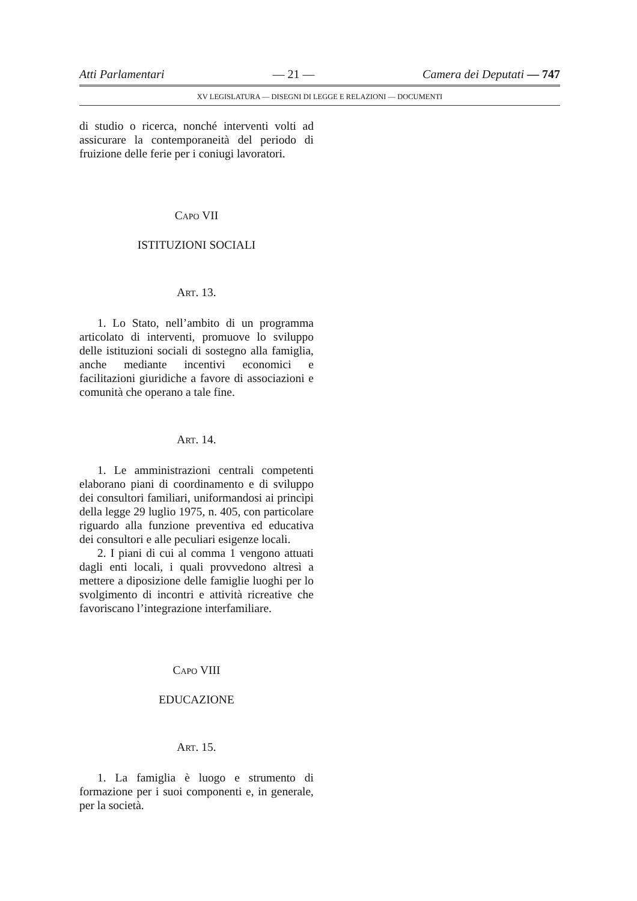Atti Parlamentari — 21 — Camera dei Deputati — 747
XV LEGISLATURA — DISEGNI DI LEGGE E RELAZIONI — DOCUMENTI
di studio o ricerca, nonché interventi volti ad assicurare la contemporaneità del periodo di fruizione delle ferie per i coniugi lavoratori.
CAPO VII
ISTITUZIONI SOCIALI
ART. 13.
1. Lo Stato, nell’ambito di un programma articolato di interventi, promuove lo sviluppo delle istituzioni sociali di sostegno alla famiglia, anche mediante incentivi economici e facilitazioni giuridiche a favore di associazioni e comunità che operano a tale fine.
ART. 14.
1. Le amministrazioni centrali competenti elaborano piani di coordinamento e di sviluppo dei consultori familiari, uniformandosi ai princìpi della legge 29 luglio 1975, n. 405, con particolare riguardo alla funzione preventiva ed educativa dei consultori e alle peculiari esigenze locali.
2. I piani di cui al comma 1 vengono attuati dagli enti locali, i quali provvedono altresì a mettere a diposizione delle famiglie luoghi per lo svolgimento di incontri e attività ricreative che favoriscano l’integrazione interfamiliare.
CAPO VIII
EDUCAZIONE
ART. 15.
1. La famiglia è luogo e strumento di formazione per i suoi componenti e, in generale, per la società.